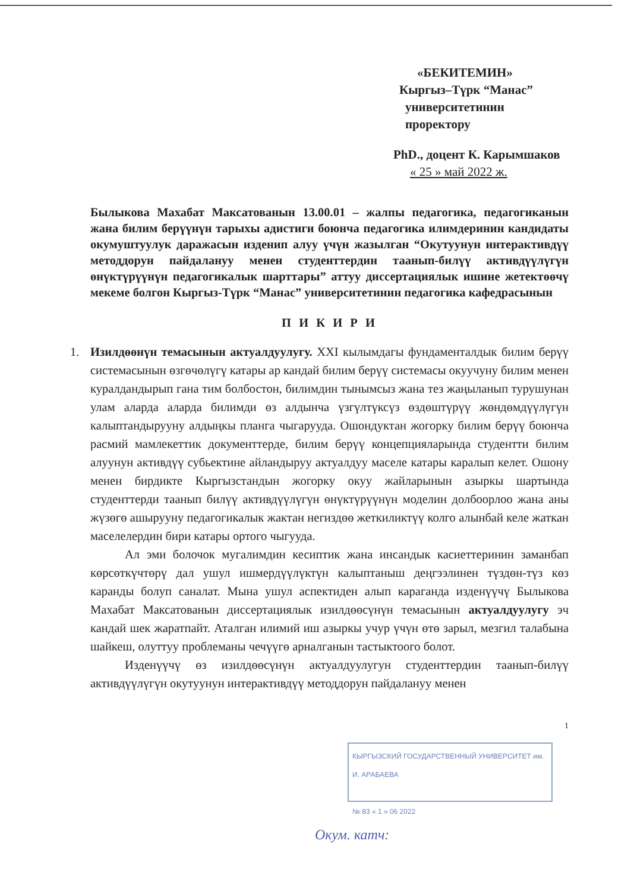«БЕКИТЕМИН»
Кыргыз–Түрк “Манас”
университетинин проректору
PhD., доцент К. Карымшаков
« 25 » май 2022 ж.
Былыкова Махабат Максатованын 13.00.01 – жалпы педагогика, педагогиканын жана билим берүүнүн тарыхы адистиги боюнча педагогика илимдеринин кандидаты окумуштуулук даражасын изденип алуу үчүн жазылган “Окутуунун интерактивдүү методдорун пайдалануу менен студенттердин таанып-билүү активдүүлүгүн өнүктүрүүнүн педагогикалык шарттары” аттуу диссертациялык ишине жетектөөчү мекеме болгон Кыргыз-Түрк “Манас” университетинин педагогика кафедрасынын
П И К И Р И
1.
Изилдөөнүн темасынын актуалдуулугу. XXI кылымдагы фундаменталдык билим берүү системасынын өзгөчөлүгү катары ар кандай билим берүү системасы окуучуну билим менен куралдандырып гана тим болбостон, билимдин тынымсыз жана тез жаңыланып турушунан улам аларда аларда билимди өз алдынча үзгүлтүксүз өздөштүрүү жөндөмдүүлүгүн калыптандырууну алдыңкы планга чыгарууда. Ошондуктан жогорку билим берүү боюнча расмий мамлекеттик документтерде, билим берүү концепцияларында студентти билим алуунун активдүү субьектине айландыруу актуалдуу маселе катары каралып келет. Ошону менен бирдикте Кыргызстандын жогорку окуу жайларынын азыркы шартында студенттерди таанып билүү активдүүлүгүн өнүктүрүүнүн моделин долбоорлоо жана аны жүзөгө ашырууну педагогикалык жактан негиздөө жеткиликтүү колго алынбай келе жаткан маселелердин бири катары ортого чыгууда.
Ал эми болочок мугалимдин кесиптик жана инсандык касиеттеринин заманбап көрсөткүчтөрү дал ушул ишмердүүлүктүн калыптаныш деңгээлинен түздөн-түз көз каранды болуп саналат. Мына ушул аспектиден алып караганда изденүүчү Былыкова Махабат Максатованын диссертациялык изилдөөсүнүн темасынын актуалдуулугу эч кандай шек жаратпайт. Аталган илимий иш азыркы учур үчүн өтө зарыл, мезгил талабына шайкеш, олуттуу проблеманы чечүүгө арналганын тастыктоого болот.
Изденүүчү өз изилдөөсүнүн актуалдуулугун студенттердин таанып-билүү активдүүлүгүн окутуунун интерактивдүү методдорун пайдалануу менен
1
КЫРГЫЗСКИЙ ГОСУДАРСТВЕННЫЙ УНИВЕРСИТЕТ им. И. АРАБАЕВА
№ 83 « 1 » 06 2022
Окум. катч: